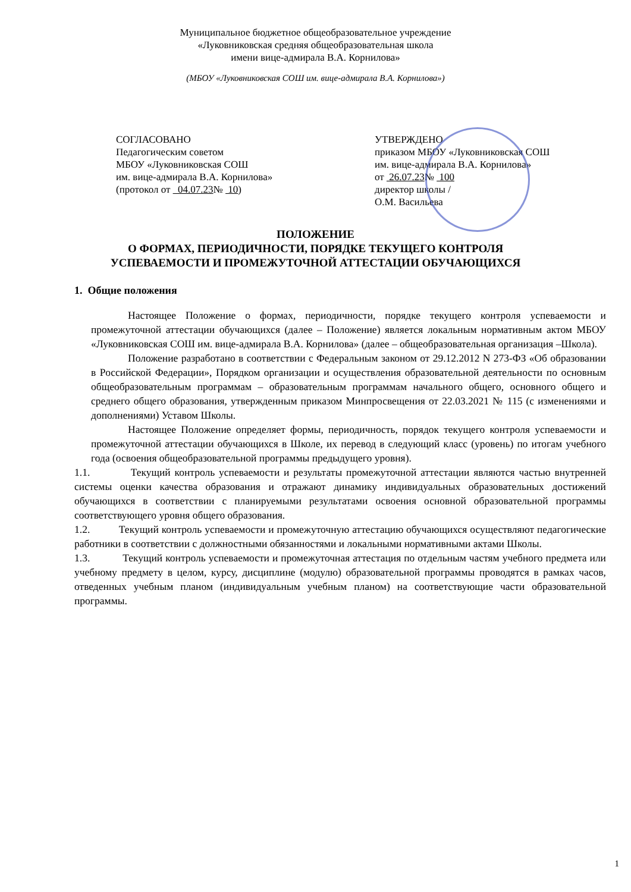Муниципальное бюджетное общеобразовательное учреждение
«Луковниковская средняя общеобразовательная школа
имени вице-адмирала В.А. Корнилова»
(МБОУ «Луковниковская СОШ им. вице-адмирала В.А. Корнилова»)
СОГЛАСОВАНО
Педагогическим советом
МБОУ «Луковниковская СОШ
им. вице-адмирала В.А. Корнилова»
(протокол от 04.07.23№ 10)
УТВЕРЖДЕНО
приказом МБОУ «Луковниковская СОШ
им. вице-адмирала В.А. Корнилова»
от 26.07.23№ 100
директор школы /
О.М. Васильева
ПОЛОЖЕНИЕ
О ФОРМАХ, ПЕРИОДИЧНОСТИ, ПОРЯДКЕ ТЕКУЩЕГО КОНТРОЛЯ
УСПЕВАЕМОСТИ И ПРОМЕЖУТОЧНОЙ АТТЕСТАЦИИ ОБУЧАЮЩИХСЯ
1. Общие положения
Настоящее Положение о формах, периодичности, порядке текущего контроля успеваемости и промежуточной аттестации обучающихся (далее – Положение) является локальным нормативным актом МБОУ «Луковниковская СОШ им. вице-адмирала В.А. Корнилова» (далее – общеобразовательная организация –Школа).
Положение разработано в соответствии с Федеральным законом от 29.12.2012 N 273-ФЗ «Об образовании в Российской Федерации», Порядком организации и осуществления образовательной деятельности по основным общеобразовательным программам – образовательным программам начального общего, основного общего и среднего общего образования, утвержденным приказом Минпросвещения от 22.03.2021 № 115 (с изменениями и дополнениями) Уставом Школы.
Настоящее Положение определяет формы, периодичность, порядок текущего контроля успеваемости и промежуточной аттестации обучающихся в Школе, их перевод в следующий класс (уровень) по итогам учебного года (освоения общеобразовательной программы предыдущего уровня).
1.1. Текущий контроль успеваемости и результаты промежуточной аттестации являются частью внутренней системы оценки качества образования и отражают динамику индивидуальных образовательных достижений обучающихся в соответствии с планируемыми результатами освоения основной образовательной программы соответствующего уровня общего образования.
1.2. Текущий контроль успеваемости и промежуточную аттестацию обучающихся осуществляют педагогические работники в соответствии с должностными обязанностями и локальными нормативными актами Школы.
1.3. Текущий контроль успеваемости и промежуточная аттестация по отдельным частям учебного предмета или учебному предмету в целом, курсу, дисциплине (модулю) образовательной программы проводятся в рамках часов, отведенных учебным планом (индивидуальным учебным планом) на соответствующие части образовательной программы.
1